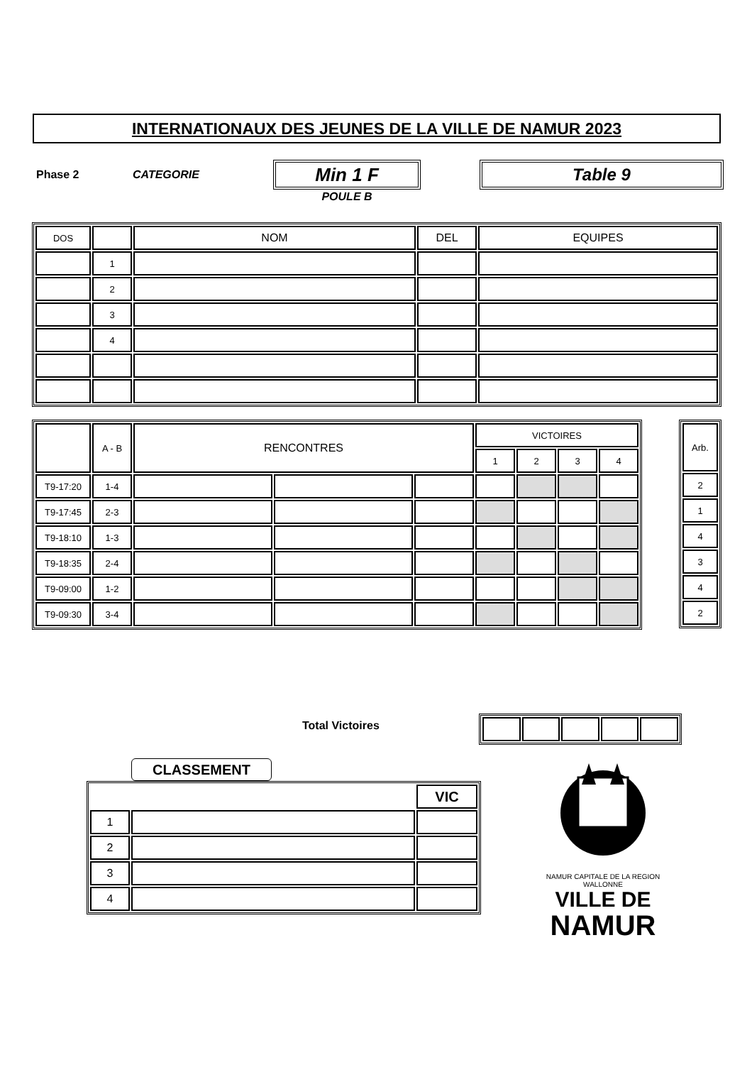INTERNATIONAUX DES JEUNES DE LA VILLE DE NAMUR 2023
Phase 2 CATEGORIE Min 1 F
POULE B
Table 9
| DOS | | NOM | DEL | EQUIPES |
| --- | --- | --- | --- | --- |
| | 1 | | | |
| | 2 | | | |
| | 3 | | | |
| | 4 | | | |
| | A - B | RENCONTRES | | | VICTOIRES | | | |
| --- | --- | --- | --- | --- | --- | --- | --- | --- |
| | | | | | 1 | 2 | 3 | 4 |
| T9-17:20 | 1-4 | | | | | | | |
| T9-17:45 | 2-3 | | | | | | | |
| T9-18:10 | 1-3 | | | | | | | |
| T9-18:35 | 2-4 | | | | | | | |
| T9-09:00 | 1-2 | | | | | | | |
| T9-09:30 | 3-4 | | | | | | | |
| Arb. |
| --- |
| 2 |
| 1 |
| 4 |
| 3 |
| 4 |
| 2 |
Total Victoires
CLASSEMENT
| | | VIC |
| 1 | | |
| 2 | | |
| 3 | | |
| 4 | | |
NAMUR CAPITALE DE LA REGION WALLONNE
VILLE DE
NAMUR